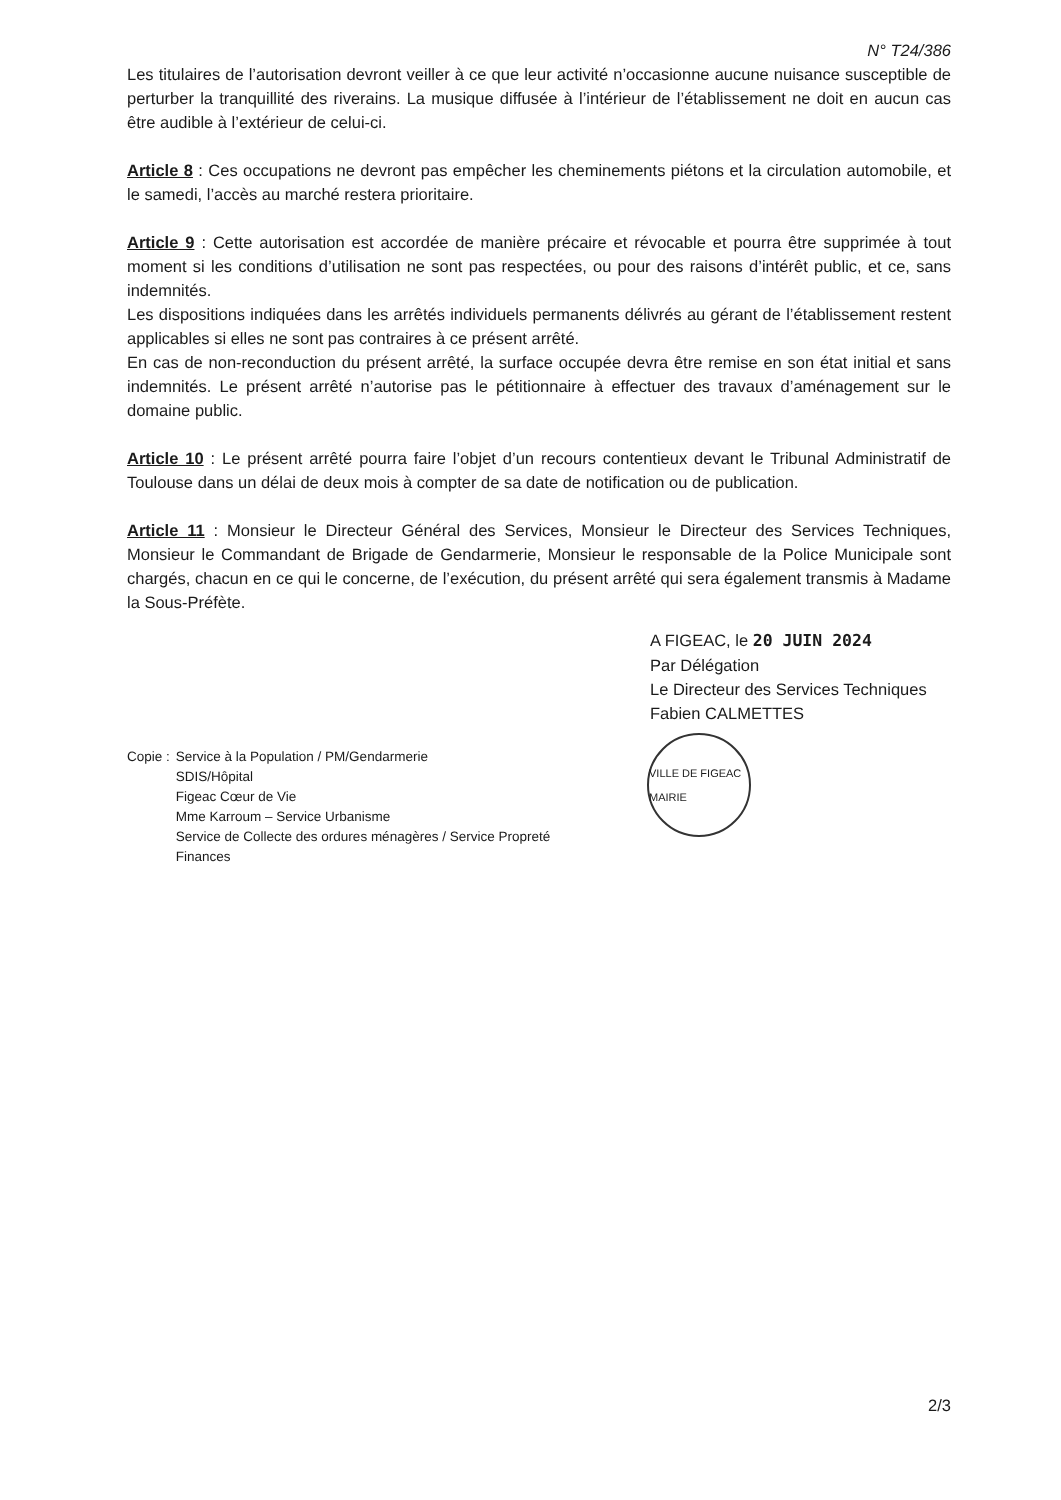N° T24/386
Les titulaires de l’autorisation devront veiller à ce que leur activité n’occasionne aucune nuisance susceptible de perturber la tranquillité des riverains. La musique diffusée à l’intérieur de l’établissement ne doit en aucun cas être audible à l’extérieur de celui-ci.
Article 8 : Ces occupations ne devront pas empêcher les cheminements piétons et la circulation automobile, et le samedi, l’accès au marché restera prioritaire.
Article 9 : Cette autorisation est accordée de manière précaire et révocable et pourra être supprimée à tout moment si les conditions d’utilisation ne sont pas respectées, ou pour des raisons d’intérêt public, et ce, sans indemnités.
Les dispositions indiquées dans les arrêtés individuels permanents délivrés au gérant de l’établissement restent applicables si elles ne sont pas contraires à ce présent arrêté.
En cas de non-reconduction du présent arrêté, la surface occupée devra être remise en son état initial et sans indemnités. Le présent arrêté n’autorise pas le pétitionnaire à effectuer des travaux d’aménagement sur le domaine public.
Article 10 : Le présent arrêté pourra faire l’objet d’un recours contentieux devant le Tribunal Administratif de Toulouse dans un délai de deux mois à compter de sa date de notification ou de publication.
Article 11 : Monsieur le Directeur Général des Services, Monsieur le Directeur des Services Techniques, Monsieur le Commandant de Brigade de Gendarmerie, Monsieur le responsable de la Police Municipale sont chargés, chacun en ce qui le concerne, de l’exécution, du présent arrêté qui sera également transmis à Madame la Sous-Préfète.
A FIGEAC, le 20 JUIN 2024
Par Délégation
Le Directeur des Services Techniques
Fabien CALMETTES
VILLE DE FIGEAC MAIRIE
Copie : Service à la Population / PM/Gendarmerie
SDIS/Hôpital
Figeac Cœur de Vie
Mme Karroum – Service Urbanisme
Service de Collecte des ordures ménagères / Service Propreté
Finances
2/3